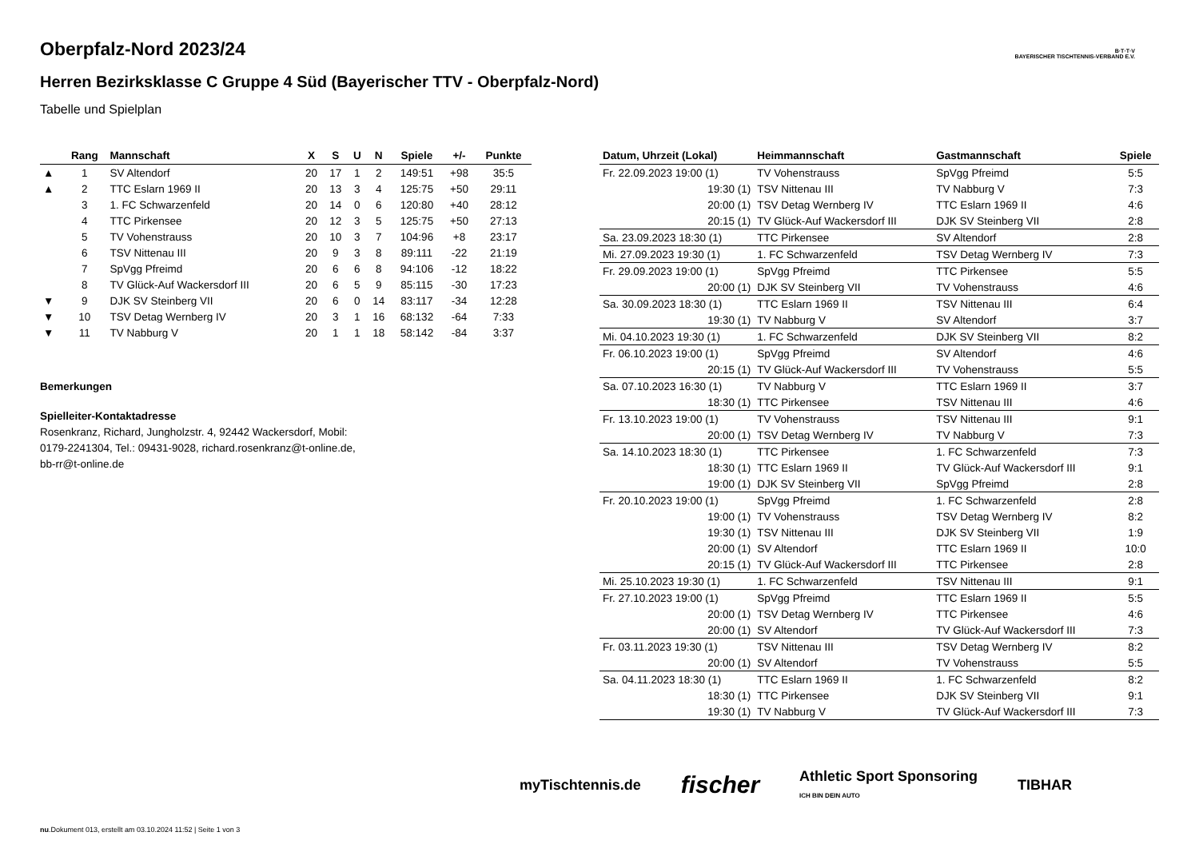B·T·T·V
BAYERISCHER TISCHTENNIS-VERBAND E.V.
Oberpfalz-Nord 2023/24
Herren Bezirksklasse C Gruppe 4 Süd (Bayerischer TTV - Oberpfalz-Nord)
Tabelle und Spielplan
| | Rang | Mannschaft | X | S | U | N | Spiele | +/- | Punkte |
| --- | --- | --- | --- | --- | --- | --- | --- | --- | --- |
| ▲ | 1 | SV Altendorf | 20 | 17 | 1 | 2 | 149:51 | +98 | 35:5 |
| ▲ | 2 | TTC Eslarn 1969 II | 20 | 13 | 3 | 4 | 125:75 | +50 | 29:11 |
| | 3 | 1. FC Schwarzenfeld | 20 | 14 | 0 | 6 | 120:80 | +40 | 28:12 |
| | 4 | TTC Pirkensee | 20 | 12 | 3 | 5 | 125:75 | +50 | 27:13 |
| | 5 | TV Vohenstrauss | 20 | 10 | 3 | 7 | 104:96 | +8 | 23:17 |
| | 6 | TSV Nittenau III | 20 | 9 | 3 | 8 | 89:111 | -22 | 21:19 |
| | 7 | SpVgg Pfreimd | 20 | 6 | 6 | 8 | 94:106 | -12 | 18:22 |
| | 8 | TV Glück-Auf Wackersdorf III | 20 | 6 | 5 | 9 | 85:115 | -30 | 17:23 |
| ▼ | 9 | DJK SV Steinberg VII | 20 | 6 | 0 | 14 | 83:117 | -34 | 12:28 |
| ▼ | 10 | TSV Detag Wernberg IV | 20 | 3 | 1 | 16 | 68:132 | -64 | 7:33 |
| ▼ | 11 | TV Nabburg V | 20 | 1 | 1 | 18 | 58:142 | -84 | 3:37 |
Bemerkungen
Spielleiter-Kontaktadresse
Rosenkranz, Richard, Jungholzstr. 4, 92442 Wackersdorf, Mobil:
0179-2241304, Tel.: 09431-9028, richard.rosenkranz@t-online.de,
bb-rr@t-online.de
| Datum, Uhrzeit (Lokal) | Heimmannschaft | Gastmannschaft | Spiele |
| --- | --- | --- | --- |
| Fr. 22.09.2023 19:00 (1) | TV Vohenstrauss | SpVgg Pfreimd | 5:5 |
| 19:30 (1) | TSV Nittenau III | TV Nabburg V | 7:3 |
| 20:00 (1) | TSV Detag Wernberg IV | TTC Eslarn 1969 II | 4:6 |
| 20:15 (1) | TV Glück-Auf Wackersdorf III | DJK SV Steinberg VII | 2:8 |
| Sa. 23.09.2023 18:30 (1) | TTC Pirkensee | SV Altendorf | 2:8 |
| Mi. 27.09.2023 19:30 (1) | 1. FC Schwarzenfeld | TSV Detag Wernberg IV | 7:3 |
| Fr. 29.09.2023 19:00 (1) | SpVgg Pfreimd | TTC Pirkensee | 5:5 |
| 20:00 (1) | DJK SV Steinberg VII | TV Vohenstrauss | 4:6 |
| Sa. 30.09.2023 18:30 (1) | TTC Eslarn 1969 II | TSV Nittenau III | 6:4 |
| 19:30 (1) | TV Nabburg V | SV Altendorf | 3:7 |
| Mi. 04.10.2023 19:30 (1) | 1. FC Schwarzenfeld | DJK SV Steinberg VII | 8:2 |
| Fr. 06.10.2023 19:00 (1) | SpVgg Pfreimd | SV Altendorf | 4:6 |
| 20:15 (1) | TV Glück-Auf Wackersdorf III | TV Vohenstrauss | 5:5 |
| Sa. 07.10.2023 16:30 (1) | TV Nabburg V | TTC Eslarn 1969 II | 3:7 |
| 18:30 (1) | TTC Pirkensee | TSV Nittenau III | 4:6 |
| Fr. 13.10.2023 19:00 (1) | TV Vohenstrauss | TSV Nittenau III | 9:1 |
| 20:00 (1) | TSV Detag Wernberg IV | TV Nabburg V | 7:3 |
| Sa. 14.10.2023 18:30 (1) | TTC Pirkensee | 1. FC Schwarzenfeld | 7:3 |
| 18:30 (1) | TTC Eslarn 1969 II | TV Glück-Auf Wackersdorf III | 9:1 |
| 19:00 (1) | DJK SV Steinberg VII | SpVgg Pfreimd | 2:8 |
| Fr. 20.10.2023 19:00 (1) | SpVgg Pfreimd | 1. FC Schwarzenfeld | 2:8 |
| 19:00 (1) | TV Vohenstrauss | TSV Detag Wernberg IV | 8:2 |
| 19:30 (1) | TSV Nittenau III | DJK SV Steinberg VII | 1:9 |
| 20:00 (1) | SV Altendorf | TTC Eslarn 1969 II | 10:0 |
| 20:15 (1) | TV Glück-Auf Wackersdorf III | TTC Pirkensee | 2:8 |
| Mi. 25.10.2023 19:30 (1) | 1. FC Schwarzenfeld | TSV Nittenau III | 9:1 |
| Fr. 27.10.2023 19:00 (1) | SpVgg Pfreimd | TTC Eslarn 1969 II | 5:5 |
| 20:00 (1) | TSV Detag Wernberg IV | TTC Pirkensee | 4:6 |
| 20:00 (1) | SV Altendorf | TV Glück-Auf Wackersdorf III | 7:3 |
| Fr. 03.11.2023 19:30 (1) | TSV Nittenau III | TSV Detag Wernberg IV | 8:2 |
| 20:00 (1) | SV Altendorf | TV Vohenstrauss | 5:5 |
| Sa. 04.11.2023 18:30 (1) | TTC Eslarn 1969 II | 1. FC Schwarzenfeld | 8:2 |
| 18:30 (1) | TTC Pirkensee | DJK SV Steinberg VII | 9:1 |
| 19:30 (1) | TV Nabburg V | TV Glück-Auf Wackersdorf III | 7:3 |
myTischtennis.de fischer Athletic Sport Sponsoring
ICH BIN DEIN AUTO TIBHAR
nu.Dokument 013, erstellt am 03.10.2024 11:52 | Seite 1 von 3